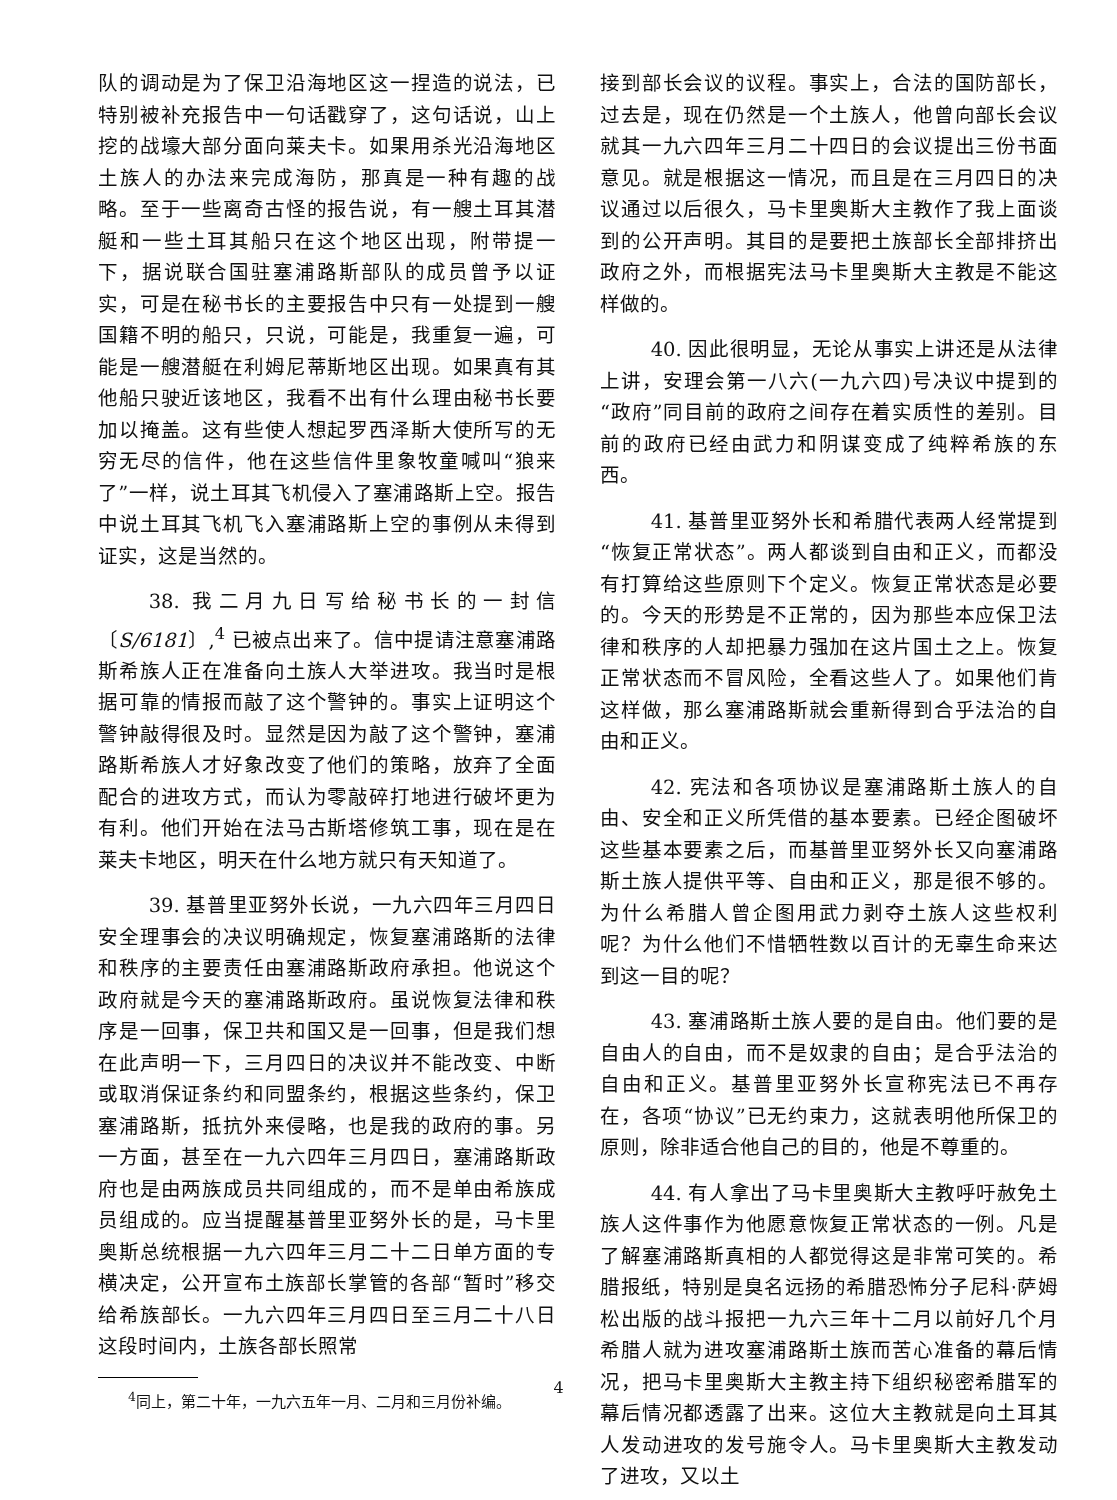队的调动是为了保卫沿海地区这一捏造的说法，已特别被补充报告中一句话戳穿了，这句话说，山上挖的战壕大部分面向莱夫卡。如果用杀光沿海地区土族人的办法来完成海防，那真是一种有趣的战略。至于一些离奇古怪的报告说，有一艘土耳其潜艇和一些土耳其船只在这个地区出现，附带提一下，据说联合国驻塞浦路斯部队的成员曾予以证实，可是在秘书长的主要报告中只有一处提到一艘国籍不明的船只，只说，可能是，我重复一遍，可能是一艘潜艇在利姆尼蒂斯地区出现。如果真有其他船只驶近该地区，我看不出有什么理由秘书长要加以掩盖。这有些使人想起罗西泽斯大使所写的无穷无尽的信件，他在这些信件里象牧童喊叫“狼来了”一样，说土耳其飞机侵入了塞浦路斯上空。报告中说土耳其飞机飞入塞浦路斯上空的事例从未得到证实，这是当然的。
38. 我二月九日写给秘书长的一封信〔S/6181〕,<sup>4</sup> 已被点出来了。信中提请注意塞浦路斯希族人正在准备向土族人大举进攻。我当时是根据可靠的情报而敲了这个警钟的。事实上证明这个警钟敲得很及时。显然是因为敲了这个警钟，塞浦路斯希族人才好象改变了他们的策略，放弃了全面配合的进攻方式，而认为零敲碎打地进行破坏更为有利。他们开始在法马古斯塔修筑工事，现在是在莱夫卡地区，明天在什么地方就只有天知道了。
39. 基普里亚努外长说，一九六四年三月四日安全理事会的决议明确规定，恢复塞浦路斯的法律和秩序的主要责任由塞浦路斯政府承担。他说这个政府就是今天的塞浦路斯政府。虽说恢复法律和秩序是一回事，保卫共和国又是一回事，但是我们想在此声明一下，三月四日的决议并不能改变、中断或取消保证条约和同盟条约，根据这些条约，保卫塞浦路斯，抵抗外来侵略，也是我的政府的事。另一方面，甚至在一九六四年三月四日，塞浦路斯政府也是由两族成员共同组成的，而不是单由希族成员组成的。应当提醒基普里亚努外长的是，马卡里奥斯总统根据一九六四年三月二十二日单方面的专横决定，公开宣布土族部长掌管的各部“暂时”移交给希族部长。一九六四年三月四日至三月二十八日这段时间内，土族各部长照常
<sup>4</sup> 同上，第二十年，一九六五年一月、二月和三月份补编。
接到部长会议的议程。事实上，合法的国防部长，过去是，现在仍然是一个土族人，他曾向部长会议就其一九六四年三月二十四日的会议提出三份书面意见。就是根据这一情况，而且是在三月四日的决议通过以后很久，马卡里奥斯大主教作了我上面谈到的公开声明。其目的是要把土族部长全部排挤出政府之外，而根据宪法马卡里奥斯大主教是不能这样做的。
40. 因此很明显，无论从事实上讲还是从法律上讲，安理会第一八六(一九六四)号决议中提到的“政府”同目前的政府之间存在着实质性的差别。目前的政府已经由武力和阴谋变成了纯粹希族的东西。
41. 基普里亚努外长和希腊代表两人经常提到“恢复正常状态”。两人都谈到自由和正义，而都没有打算给这些原则下个定义。恢复正常状态是必要的。今天的形势是不正常的，因为那些本应保卫法律和秩序的人却把暴力强加在这片国土之上。恢复正常状态而不冒风险，全看这些人了。如果他们肯这样做，那么塞浦路斯就会重新得到合乎法治的自由和正义。
42. 宪法和各项协议是塞浦路斯土族人的自由、安全和正义所凭借的基本要素。已经企图破坏这些基本要素之后，而基普里亚努外长又向塞浦路斯土族人提供平等、自由和正义，那是很不够的。为什么希腊人曾企图用武力剥夺土族人这些权利呢？为什么他们不惜牺牲数以百计的无辜生命来达到这一目的呢？
43. 塞浦路斯土族人要的是自由。他们要的是自由人的自由，而不是奴隶的自由；是合乎法治的自由和正义。基普里亚努外长宣称宪法已不再存在，各项“协议”已无约束力，这就表明他所保卫的原则，除非适合他自己的目的，他是不尊重的。
44. 有人拿出了马卡里奥斯大主教呼吁赦免土族人这件事作为他愿意恢复正常状态的一例。凡是了解塞浦路斯真相的人都觉得这是非常可笑的。希腊报纸，特别是臭名远扬的希腊恐怖分子尼科·萨姆松出版的战斗报把一九六三年十二月以前好几个月希腊人就为进攻塞浦路斯土族而苦心准备的幕后情况，把马卡里奥斯大主教主持下组织秘密希腊军的幕后情况都透露了出来。这位大主教就是向土耳其人发动进攻的发号施令人。马卡里奥斯大主教发动了进攻，又以土
4